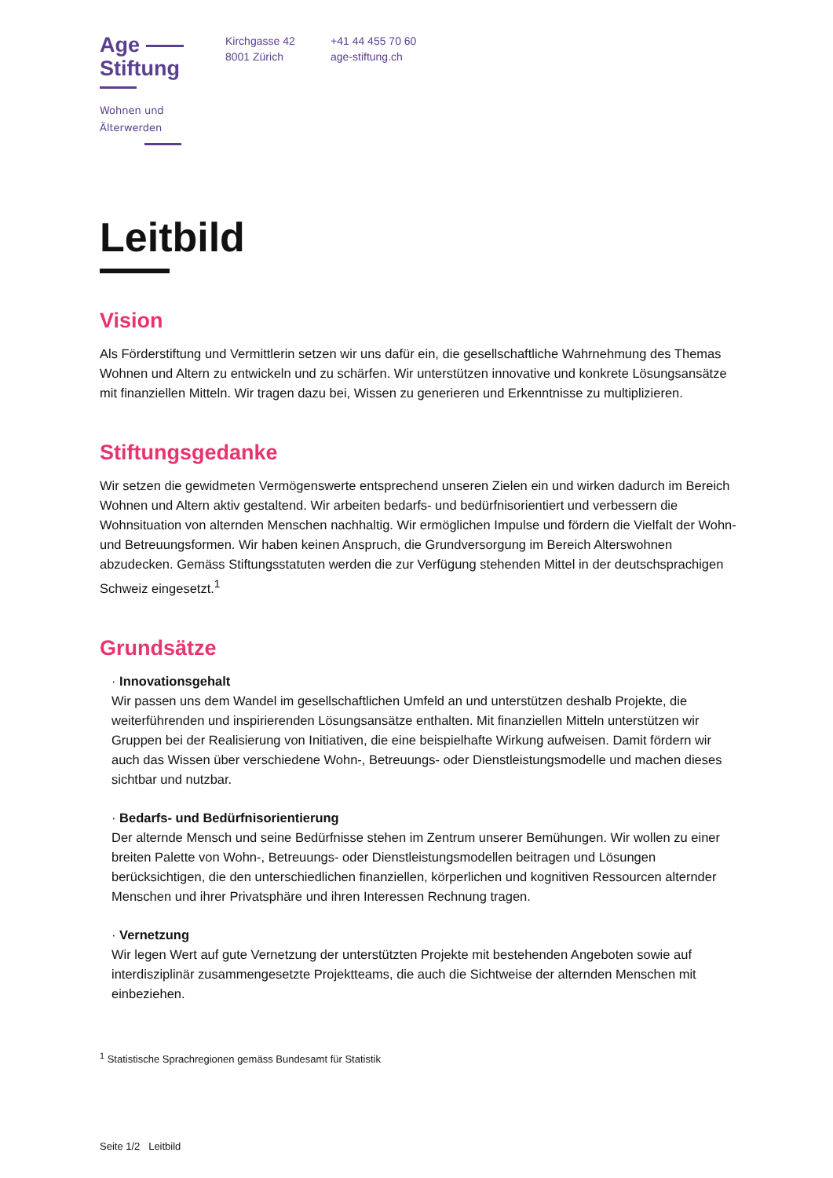Age
Stiftung
Wohnen und
Älterwerden
Kirchgasse 42
8001 Zürich
+41 44 455 70 60
age-stiftung.ch
Leitbild
Vision
Als Förderstiftung und Vermittlerin setzen wir uns dafür ein, die gesellschaftliche Wahrnehmung des Themas Wohnen und Altern zu entwickeln und zu schärfen. Wir unterstützen innovative und konkrete Lösungsansätze mit finanziellen Mitteln. Wir tragen dazu bei, Wissen zu generieren und Erkenntnisse zu multiplizieren.
Stiftungsgedanke
Wir setzen die gewidmeten Vermögenswerte entsprechend unseren Zielen ein und wirken dadurch im Bereich Wohnen und Altern aktiv gestaltend. Wir arbeiten bedarfs- und bedürfnisorientiert und verbessern die Wohnsituation von alternden Menschen nachhaltig. Wir ermöglichen Impulse und fördern die Vielfalt der Wohn- und Betreuungsformen. Wir haben keinen Anspruch, die Grundversorgung im Bereich Alterswohnen abzudecken. Gemäss Stiftungsstatuten werden die zur Verfügung stehenden Mittel in der deutschsprachigen Schweiz eingesetzt.<sup>1</sup>
Grundsätze
· Innovationsgehalt
Wir passen uns dem Wandel im gesellschaftlichen Umfeld an und unterstützen deshalb Projekte, die weiterführenden und inspirierenden Lösungsansätze enthalten. Mit finanziellen Mitteln unterstützen wir Gruppen bei der Realisierung von Initiativen, die eine beispielhafte Wirkung aufweisen. Damit fördern wir auch das Wissen über verschiedene Wohn-, Betreuungs- oder Dienstleistungsmodelle und machen dieses sichtbar und nutzbar.
· Bedarfs- und Bedürfnisorientierung
Der alternde Mensch und seine Bedürfnisse stehen im Zentrum unserer Bemühungen. Wir wollen zu einer breiten Palette von Wohn-, Betreuungs- oder Dienstleistungsmodellen beitragen und Lösungen berücksichtigen, die den unterschiedlichen finanziellen, körperlichen und kognitiven Ressourcen alternder Menschen und ihrer Privatsphäre und ihren Interessen Rechnung tragen.
· Vernetzung
Wir legen Wert auf gute Vernetzung der unterstützten Projekte mit bestehenden Angeboten sowie auf interdisziplinär zusammengesetzte Projektteams, die auch die Sichtweise der alternden Menschen mit einbeziehen.
<sup>1</sup> Statistische Sprachregionen gemäss Bundesamt für Statistik
Seite 1/2 Leitbild